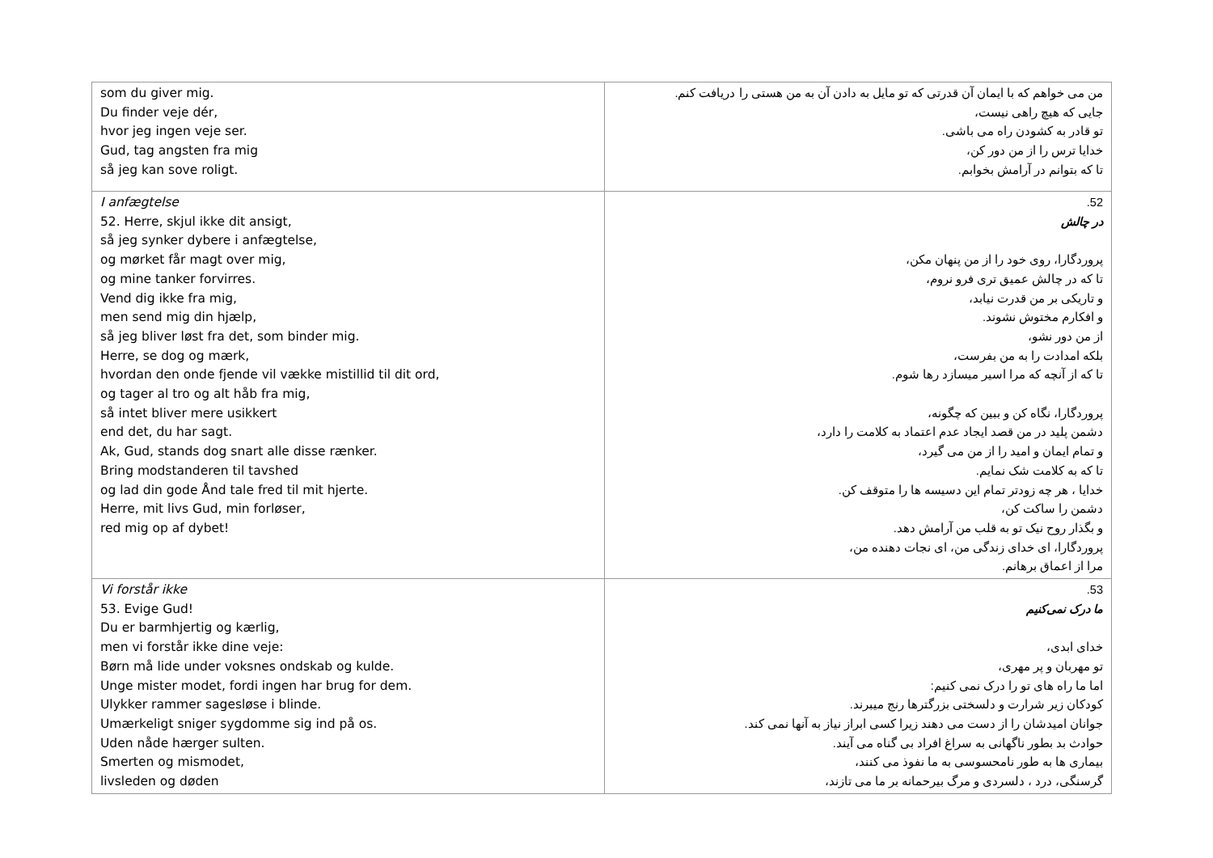| som du giver mig. Du finder veje dér, hvor jeg ingen veje ser. Gud, tag angsten fra mig så jeg kan sove roligt. | من می خواهم که با ایمان آن قدرتی که تو مایل به دادن آن به من هستی را دریافت کنم. جایی که هیچ راهی نیست، تو قادر به کشودن راه می باشی. خدایا ترس را از من دور کن، تا که بتوانم در آرامش بخوابم. |
| I anfægtelse 52. Herre, skjul ikke dit ansigt, så jeg synker dybere i anfægtelse, og mørket får magt over mig, og mine tanker forvirres. Vend dig ikke fra mig, men send mig din hjælp, så jeg bliver løst fra det, som binder mig. Herre, se dog og mærk, hvordan den onde fjende vil vække mistillid til dit ord, og tager al tro og alt håb fra mig, så intet bliver mere usikkert end det, du har sagt. Ak, Gud, stands dog snart alle disse rænker. Bring modstanderen til tavshed og lad din gode Ånd tale fred til mit hjerte. Herre, mit livs Gud, min forløser, red mig op af dybet! | 52. در چالش پروردگارا، روی خود را از من پنهان مکن، تا که در چالش عمیق تری فرو نروم، و تاریکی بر من قدرت نیابد، و افکارم مختوش نشوند. از من دور نشو، بلکه امدادت را به من بفرست، تا که از آنچه که مرا اسیر میسازد رها شوم. پروردگارا، نگاه کن و ببین که چگونه، دشمن پلید در من قصد ایجاد عدم اعتماد به کلامت را دارد، و تمام ایمان و امید را از من می گیرد، تا که به کلامت شک نمایم. خدایا ، هر چه زودتر تمام این دسیسه ها را متوقف کن. دشمن را ساکت کن، و بگذار روح نیک تو به قلب من آرامش دهد. پروردگارا، ای خدای زندگی من، ای نجات دهنده من، مرا از اعماق برهانم. |
| Vi forstår ikke 53. Evige Gud! Du er barmhjertig og kærlig, men vi forstår ikke dine veje: Børn må lide under voksnes ondskab og kulde. Unge mister modet, fordi ingen har brug for dem. Ulykker rammer sagesløse i blinde. Umærkeligt sniger sygdomme sig ind på os. Uden nåde hærger sulten. Smerten og mismodet, livsleden og døden | 53. ما درک نمی‌کنیم خدای ابدی، تو مهربان و پر مهری، اما ما راه های تو را درک نمی کنیم: کودکان زیر شرارت و دلسختی بزرگترها رنج میبرند. جوانان امیدشان را از دست می دهند زیرا کسی ابراز نیاز به آنها نمی کند. حوادث بد بطور ناگهانی به سراغ افراد بی گناه می آیند. بیماری ها به طور نامحسوسی به ما نفوذ می کنند، گرسنگی، درد ، دلسردی و مرگ بیرحمانه بر ما می تازند، |